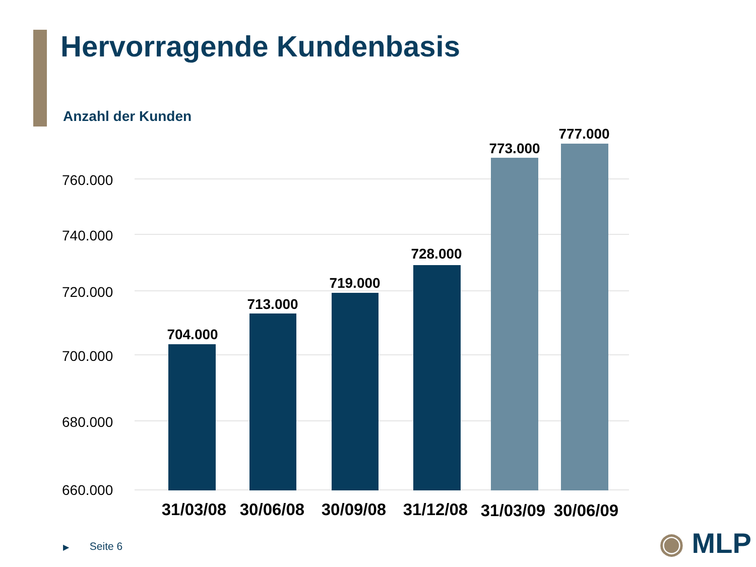Hervorragende Kundenbasis
Anzahl der Kunden
760.000
740.000
720.000
700.000
680.000
660.000
704.000
713.000
719.000
728.000
773.000
777.000
31/03/08
30/06/08
30/09/08
31/12/08
31/03/09
30/06/09
▶ Seite 6 ◉ MLP